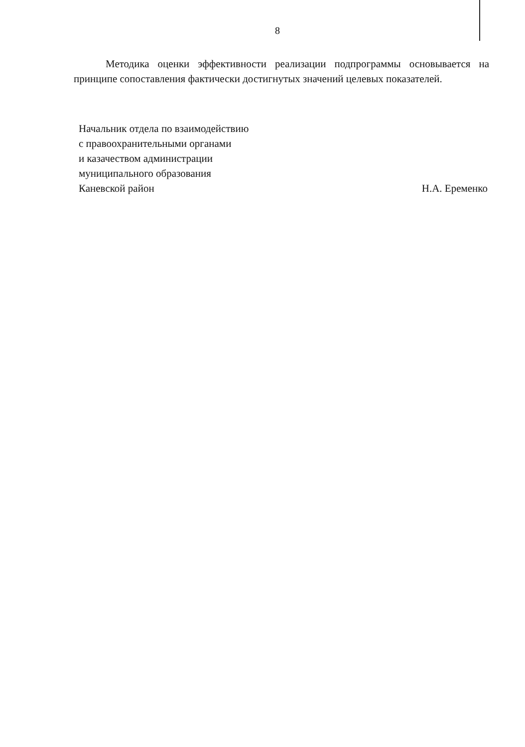8
Методика оценки эффективности реализации подпрограммы основывается на принципе сопоставления фактически достигнутых значений целевых показателей.
Начальник отдела по взаимодействию
с правоохранительными органами
и казачеством администрации
муниципального образования
Каневской район
Н.А. Еременко